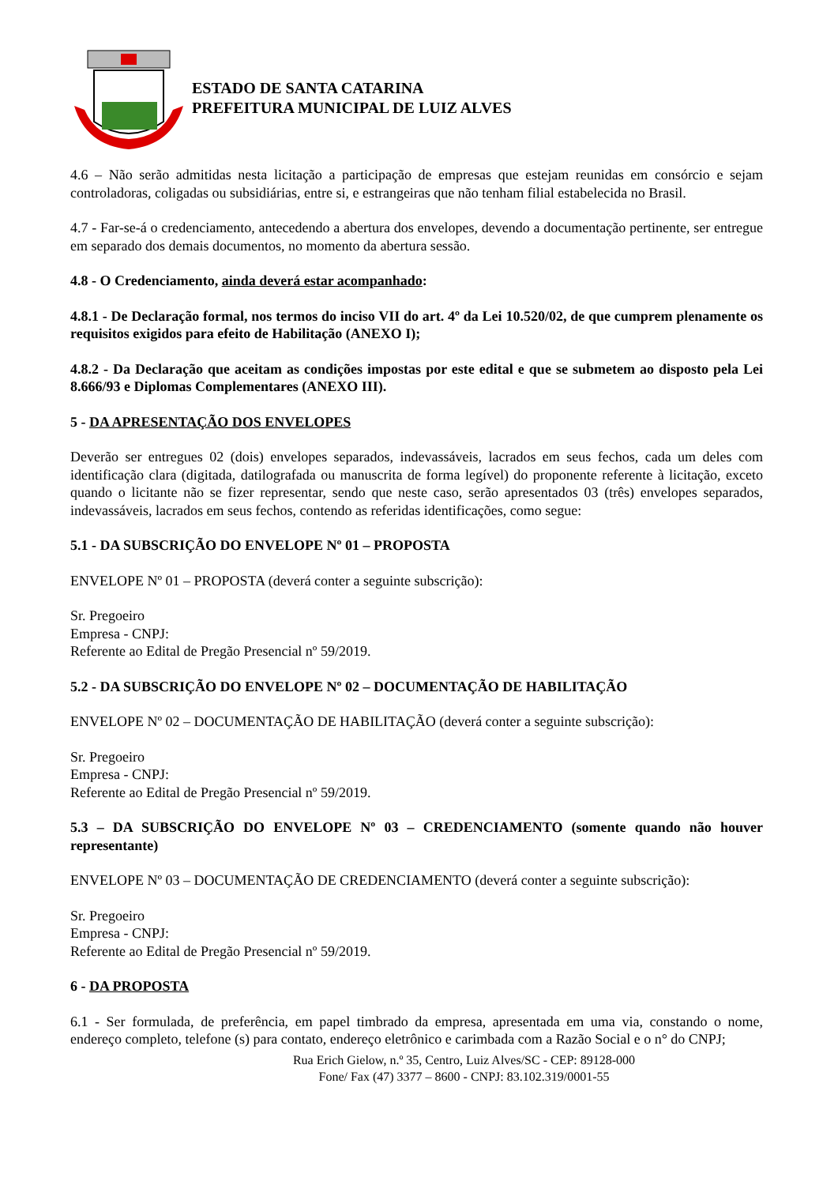ESTADO DE SANTA CATARINA
PREFEITURA MUNICIPAL DE LUIZ ALVES
4.6 – Não serão admitidas nesta licitação a participação de empresas que estejam reunidas em consórcio e sejam controladoras, coligadas ou subsidiárias, entre si, e estrangeiras que não tenham filial estabelecida no Brasil.
4.7 - Far-se-á o credenciamento, antecedendo a abertura dos envelopes, devendo a documentação pertinente, ser entregue em separado dos demais documentos, no momento da abertura sessão.
4.8 - O Credenciamento, ainda deverá estar acompanhado:
4.8.1 - De Declaração formal, nos termos do inciso VII do art. 4º da Lei 10.520/02, de que cumprem plenamente os requisitos exigidos para efeito de Habilitação (ANEXO I);
4.8.2 - Da Declaração que aceitam as condições impostas por este edital e que se submetem ao disposto pela Lei 8.666/93 e Diplomas Complementares (ANEXO III).
5 - DA APRESENTAÇÃO DOS ENVELOPES
Deverão ser entregues 02 (dois) envelopes separados, indevassáveis, lacrados em seus fechos, cada um deles com identificação clara (digitada, datilografada ou manuscrita de forma legível) do proponente referente à licitação, exceto quando o licitante não se fizer representar, sendo que neste caso, serão apresentados 03 (três) envelopes separados, indevassáveis, lacrados em seus fechos, contendo as referidas identificações, como segue:
5.1 - DA SUBSCRIÇÃO DO ENVELOPE Nº 01 – PROPOSTA
ENVELOPE Nº 01 – PROPOSTA (deverá conter a seguinte subscrição):
Sr. Pregoeiro
Empresa - CNPJ:
Referente ao Edital de Pregão Presencial nº 59/2019.
5.2 - DA SUBSCRIÇÃO DO ENVELOPE Nº 02 – DOCUMENTAÇÃO DE HABILITAÇÃO
ENVELOPE Nº 02 – DOCUMENTAÇÃO DE HABILITAÇÃO (deverá conter a seguinte subscrição):
Sr. Pregoeiro
Empresa - CNPJ:
Referente ao Edital de Pregão Presencial nº 59/2019.
5.3 – DA SUBSCRIÇÃO DO ENVELOPE Nº 03 – CREDENCIAMENTO (somente quando não houver representante)
ENVELOPE Nº 03 – DOCUMENTAÇÃO DE CREDENCIAMENTO (deverá conter a seguinte subscrição):
Sr. Pregoeiro
Empresa - CNPJ:
Referente ao Edital de Pregão Presencial nº 59/2019.
6 - DA PROPOSTA
6.1 - Ser formulada, de preferência, em papel timbrado da empresa, apresentada em uma via, constando o nome, endereço completo, telefone (s) para contato, endereço eletrônico e carimbada com a Razão Social e o n° do CNPJ;
Rua Erich Gielow, n.º 35, Centro, Luiz Alves/SC - CEP: 89128-000
Fone/ Fax (47) 3377 – 8600 - CNPJ: 83.102.319/0001-55